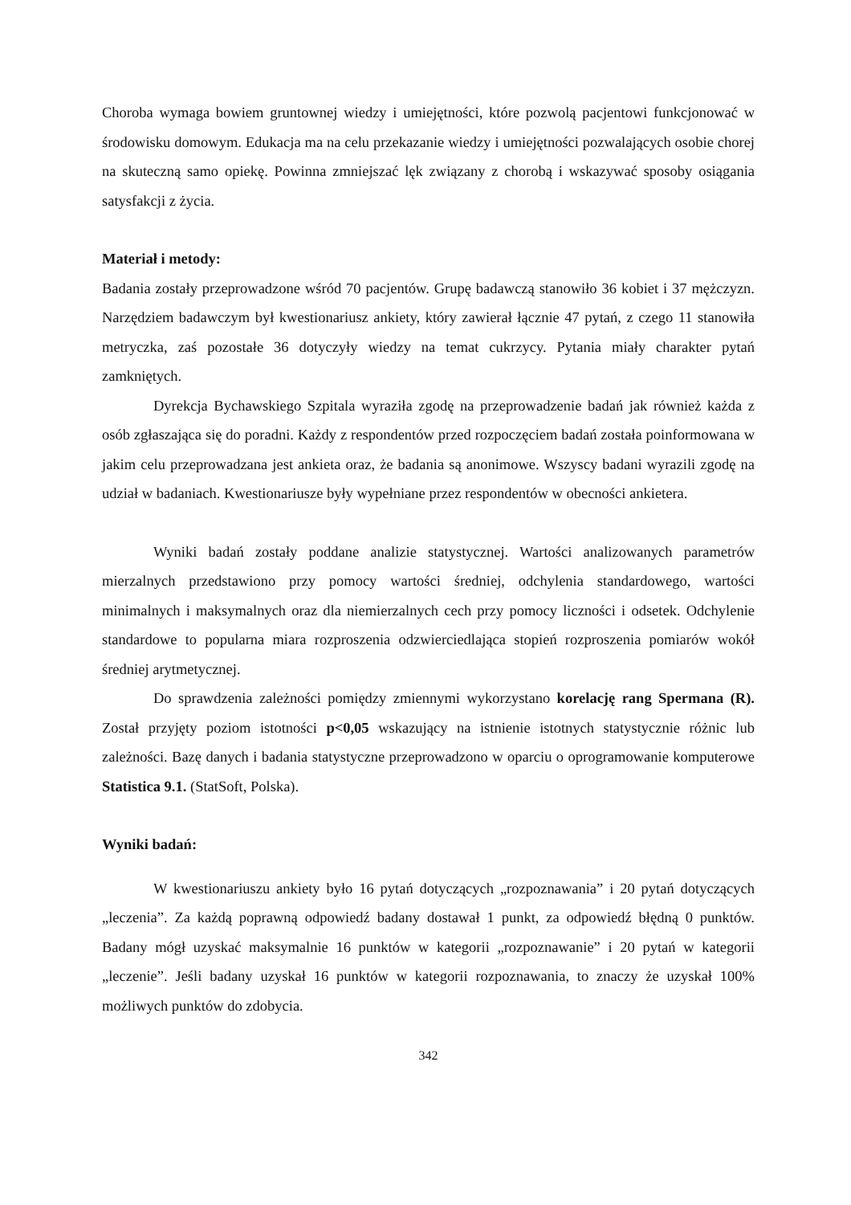Choroba wymaga bowiem gruntownej wiedzy i umiejętności, które pozwolą pacjentowi funkcjonować w środowisku domowym. Edukacja ma na celu przekazanie wiedzy i umiejętności pozwalających osobie chorej na skuteczną samo opiekę. Powinna zmniejszać lęk związany z chorobą i wskazywać sposoby osiągania satysfakcji z życia.
Materiał i metody:
Badania zostały przeprowadzone wśród 70 pacjentów. Grupę badawczą stanowiło 36 kobiet i 37 mężczyzn. Narzędziem badawczym był kwestionariusz ankiety, który zawierał łącznie 47 pytań, z czego 11 stanowiła metryczka, zaś pozostałe 36 dotyczyły wiedzy na temat cukrzycy. Pytania miały charakter pytań zamkniętych.
Dyrekcja Bychawskiego Szpitala wyraziła zgodę na przeprowadzenie badań jak również każda z osób zgłaszająca się do poradni. Każdy z respondentów przed rozpoczęciem badań została poinformowana w jakim celu przeprowadzana jest ankieta oraz, że badania są anonimowe. Wszyscy badani wyrazili zgodę na udział w badaniach. Kwestionariusze były wypełniane przez respondentów w obecności ankietera.
Wyniki badań zostały poddane analizie statystycznej. Wartości analizowanych parametrów mierzalnych przedstawiono przy pomocy wartości średniej, odchylenia standardowego, wartości minimalnych i maksymalnych oraz dla niemierzalnych cech przy pomocy liczności i odsetek. Odchylenie standardowe to popularna miara rozproszenia odzwierciedlająca stopień rozproszenia pomiarów wokół średniej arytmetycznej.
Do sprawdzenia zależności pomiędzy zmiennymi wykorzystano korelację rang Spermana (R). Został przyjęty poziom istotności p<0,05 wskazujący na istnienie istotnych statystycznie różnic lub zależności. Bazę danych i badania statystyczne przeprowadzono w oparciu o oprogramowanie komputerowe Statistica 9.1. (StatSoft, Polska).
Wyniki badań:
W kwestionariuszu ankiety było 16 pytań dotyczących „rozpoznawania” i 20 pytań dotyczących „leczenia”. Za każdą poprawną odpowiedź badany dostawał 1 punkt, za odpowiedź błędną 0 punktów. Badany mógł uzyskać maksymalnie 16 punktów w kategorii „rozpoznawanie” i 20 pytań w kategorii „leczenie”. Jeśli badany uzyskał 16 punktów w kategorii rozpoznawania, to znaczy że uzyskał 100% możliwych punktów do zdobycia.
342